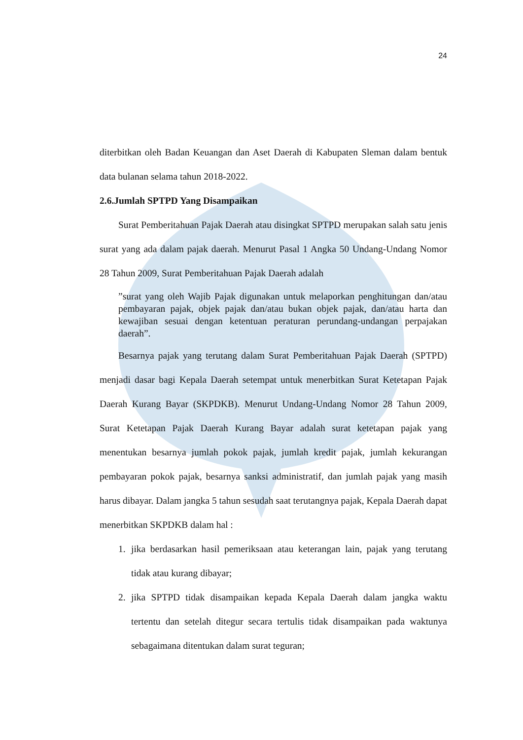24
diterbitkan oleh Badan Keuangan dan Aset Daerah di Kabupaten Sleman dalam bentuk data bulanan selama tahun 2018-2022.
2.6.Jumlah SPTPD Yang Disampaikan
Surat Pemberitahuan Pajak Daerah atau disingkat SPTPD merupakan salah satu jenis surat yang ada dalam pajak daerah. Menurut Pasal 1 Angka 50 Undang-Undang Nomor 28 Tahun 2009, Surat Pemberitahuan Pajak Daerah adalah
”surat yang oleh Wajib Pajak digunakan untuk melaporkan penghitungan dan/atau pembayaran pajak, objek pajak dan/atau bukan objek pajak, dan/atau harta dan kewajiban sesuai dengan ketentuan peraturan perundang-undangan perpajakan daerah”.
Besarnya pajak yang terutang dalam Surat Pemberitahuan Pajak Daerah (SPTPD) menjadi dasar bagi Kepala Daerah setempat untuk menerbitkan Surat Ketetapan Pajak Daerah Kurang Bayar (SKPDKB). Menurut Undang-Undang Nomor 28 Tahun 2009, Surat Ketetapan Pajak Daerah Kurang Bayar adalah surat ketetapan pajak yang menentukan besarnya jumlah pokok pajak, jumlah kredit pajak, jumlah kekurangan pembayaran pokok pajak, besarnya sanksi administratif, dan jumlah pajak yang masih harus dibayar. Dalam jangka 5 tahun sesudah saat terutangnya pajak, Kepala Daerah dapat menerbitkan SKPDKB dalam hal :
1. jika berdasarkan hasil pemeriksaan atau keterangan lain, pajak yang terutang tidak atau kurang dibayar;
2. jika SPTPD tidak disampaikan kepada Kepala Daerah dalam jangka waktu tertentu dan setelah ditegur secara tertulis tidak disampaikan pada waktunya sebagaimana ditentukan dalam surat teguran;